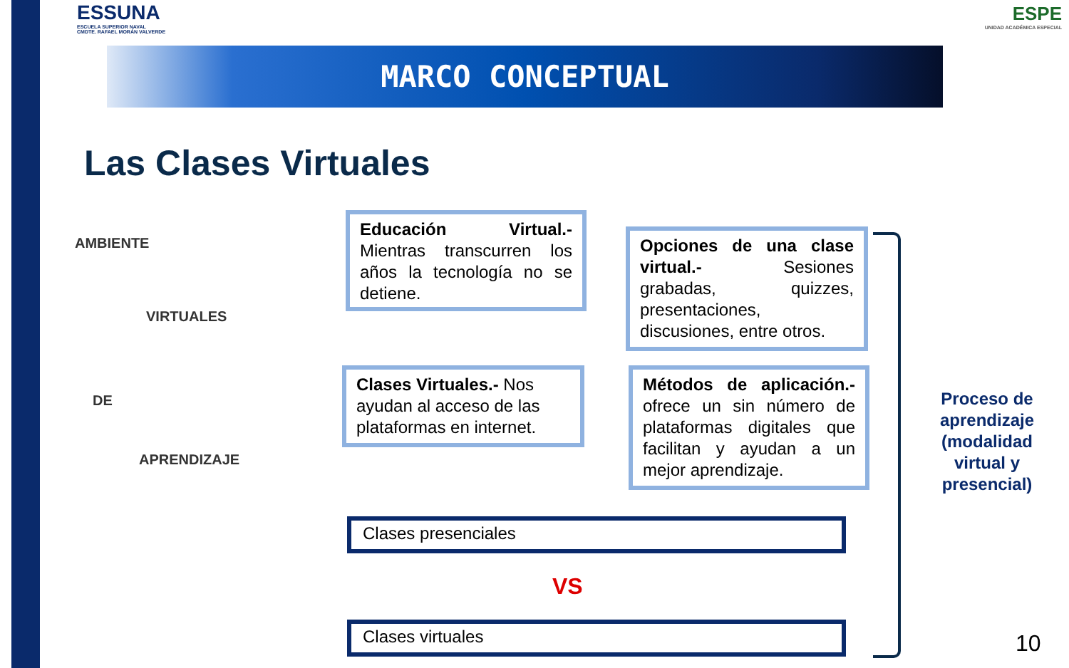ESSUNA
ESCUELA SUPERIOR NAVAL
CMDTE. RAFAEL MORÁN VALVERDE
ESPE
UNIDAD ACADÉMICA ESPECIAL
MARCO CONCEPTUAL
Las Clases Virtuales
AMBIENTE
VIRTUALES
DE
APRENDIZAJE
Educación Virtual.- Mientras transcurren los años la tecnología no se detiene.
Opciones de una clase virtual.- Sesiones grabadas, quizzes, presentaciones, discusiones, entre otros.
Clases Virtuales.- Nos ayudan al acceso de las plataformas en internet.
Métodos de aplicación.- ofrece un sin número de plataformas digitales que facilitan y ayudan a un mejor aprendizaje.
Clases presenciales
VS
Clases virtuales
Proceso de aprendizaje (modalidad virtual y presencial)
10